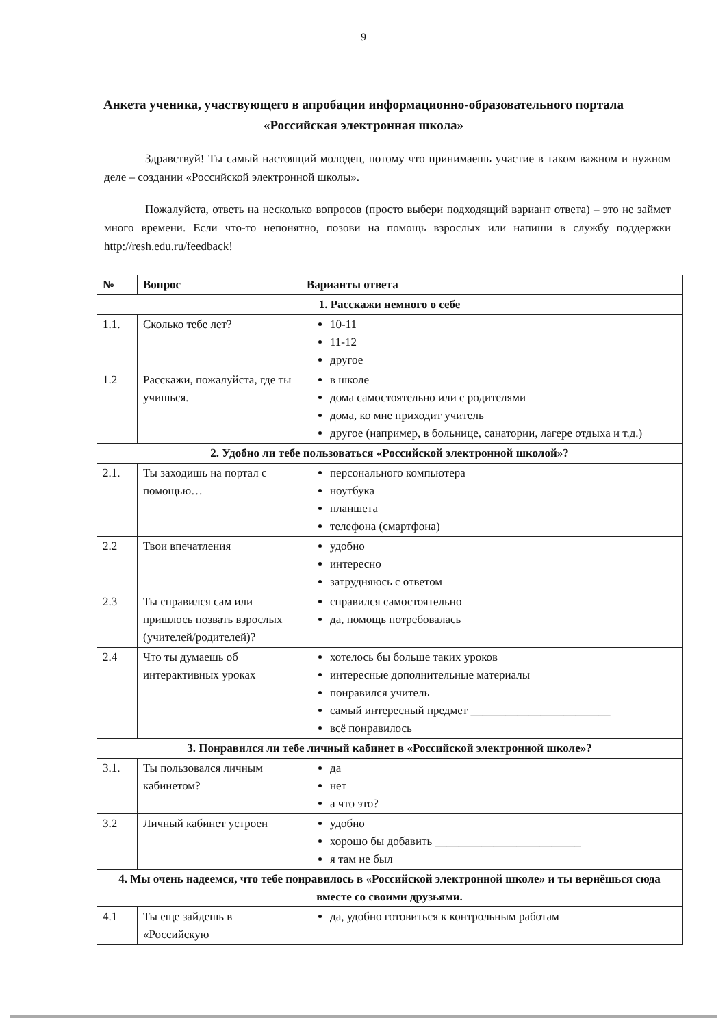9
Анкета ученика, участвующего в апробации информационно-образовательного портала «Российская электронная школа»
Здравствуй! Ты самый настоящий молодец, потому что принимаешь участие в таком важном и нужном деле – создании «Российской электронной школы».
Пожалуйста, ответь на несколько вопросов (просто выбери подходящий вариант ответа) – это не займет много времени. Если что-то непонятно, позови на помощь взрослых или напиши в службу поддержки http://resh.edu.ru/feedback!
| № | Вопрос | Варианты ответа |
| --- | --- | --- |
| 1. Расскажи немного о себе | | |
| 1.1. | Сколько тебе лет? | 10-11 11-12 другое |
| 1.2 | Расскажи, пожалуйста, где ты учишься. | в школе дома самостоятельно или с родителями дома, ко мне приходит учитель другое (например, в больнице, санатории, лагере отдыха и т.д.) |
| 2. Удобно ли тебе пользоваться «Российской электронной школой»? | | |
| 2.1. | Ты заходишь на портал с помощью… | персонального компьютера ноутбука планшета телефона (смартфона) |
| 2.2 | Твои впечатления | удобно интересно затрудняюсь с ответом |
| 2.3 | Ты справился сам или пришлось позвать взрослых (учителей/родителей)? | справился самостоятельно да, помощь потребовалась |
| 2.4 | Что ты думаешь об интерактивных уроках | хотелось бы больше таких уроков интересные дополнительные материалы понравился учитель самый интересный предмет ________________________ всё понравилось |
| 3. Понравился ли тебе личный кабинет в «Российской электронной школе»? | | |
| 3.1. | Ты пользовался личным кабинетом? | да нет а что это? |
| 3.2 | Личный кабинет устроен | удобно хорошо бы добавить _________________________ я там не был |
| 4. Мы очень надеемся, что тебе понравилось в «Российской электронной школе» и ты вернёшься сюда вместе со своими друзьями. | | |
| 4.1 | Ты еще зайдешь в «Российскую | да, удобно готовиться к контрольным работам |